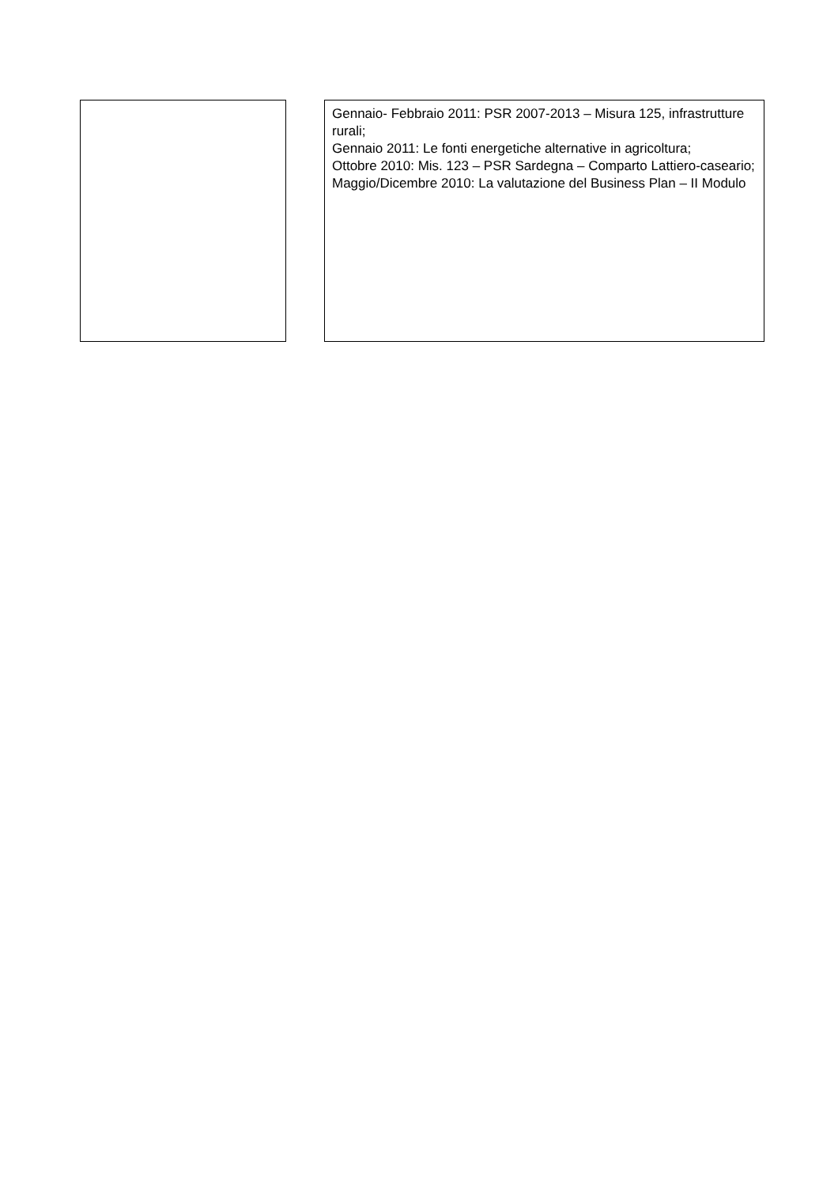Gennaio- Febbraio 2011: PSR 2007-2013 – Misura 125, infrastrutture rurali;
Gennaio 2011: Le fonti energetiche alternative in agricoltura;
Ottobre 2010: Mis. 123 – PSR Sardegna – Comparto Lattiero-caseario;
Maggio/Dicembre 2010: La valutazione del Business Plan – II Modulo